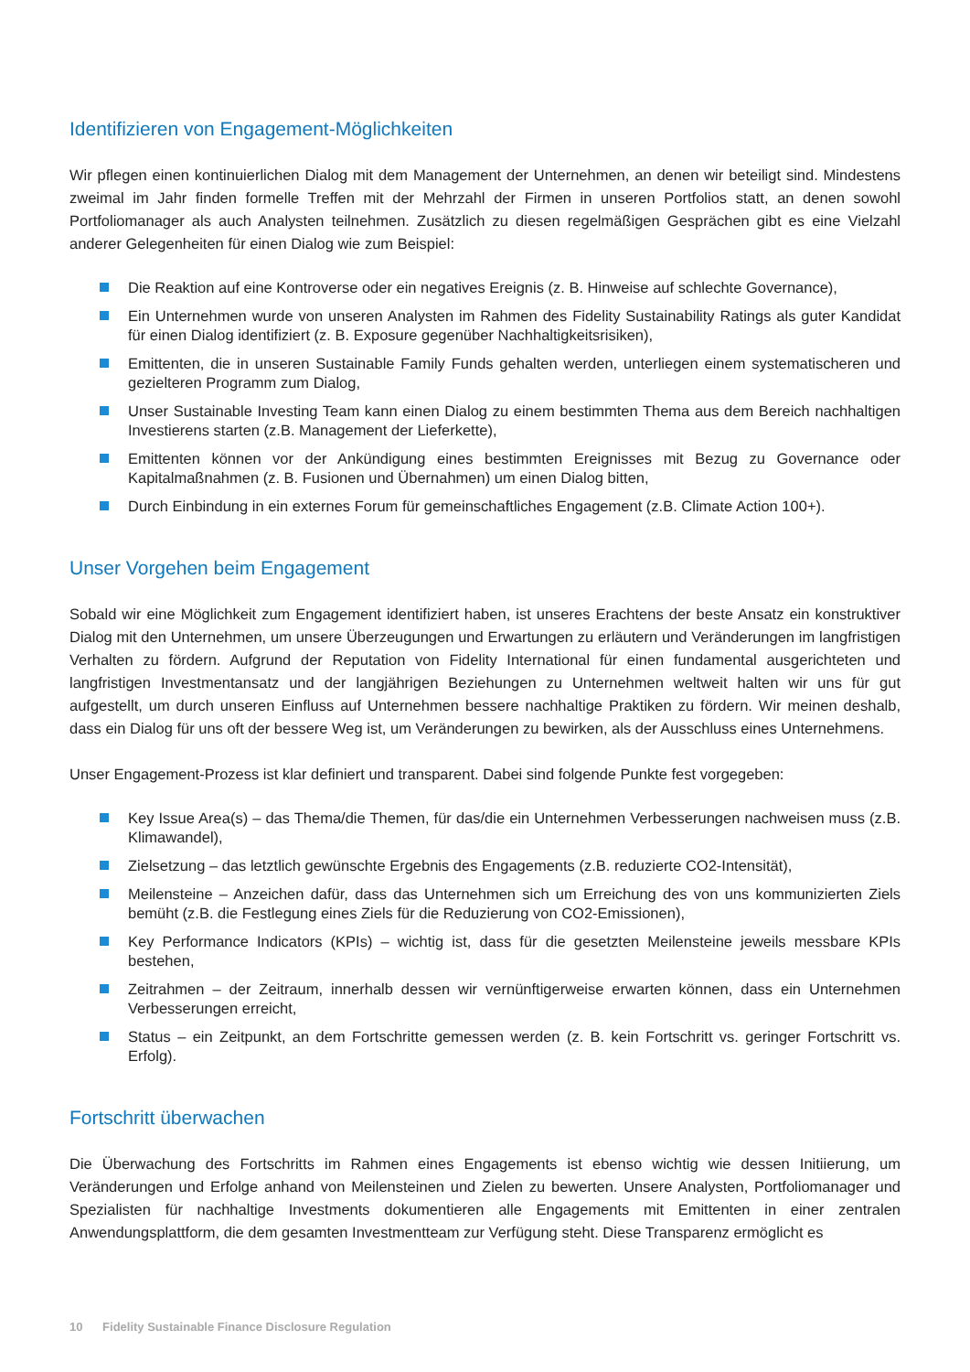Identifizieren von Engagement-Möglichkeiten
Wir pflegen einen kontinuierlichen Dialog mit dem Management der Unternehmen, an denen wir beteiligt sind. Mindestens zweimal im Jahr finden formelle Treffen mit der Mehrzahl der Firmen in unseren Portfolios statt, an denen sowohl Portfoliomanager als auch Analysten teilnehmen. Zusätzlich zu diesen regelmäßigen Gesprächen gibt es eine Vielzahl anderer Gelegenheiten für einen Dialog wie zum Beispiel:
Die Reaktion auf eine Kontroverse oder ein negatives Ereignis (z. B. Hinweise auf schlechte Governance),
Ein Unternehmen wurde von unseren Analysten im Rahmen des Fidelity Sustainability Ratings als guter Kandidat für einen Dialog identifiziert (z. B. Exposure gegenüber Nachhaltigkeitsrisiken),
Emittenten, die in unseren Sustainable Family Funds gehalten werden, unterliegen einem systematischeren und gezielteren Programm zum Dialog,
Unser Sustainable Investing Team kann einen Dialog zu einem bestimmten Thema aus dem Bereich nachhaltigen Investierens starten (z.B. Management der Lieferkette),
Emittenten können vor der Ankündigung eines bestimmten Ereignisses mit Bezug zu Governance oder Kapitalmaßnahmen (z. B. Fusionen und Übernahmen) um einen Dialog bitten,
Durch Einbindung in ein externes Forum für gemeinschaftliches Engagement (z.B. Climate Action 100+).
Unser Vorgehen beim Engagement
Sobald wir eine Möglichkeit zum Engagement identifiziert haben, ist unseres Erachtens der beste Ansatz ein konstruktiver Dialog mit den Unternehmen, um unsere Überzeugungen und Erwartungen zu erläutern und Veränderungen im langfristigen Verhalten zu fördern. Aufgrund der Reputation von Fidelity International für einen fundamental ausgerichteten und langfristigen Investmentansatz und der langjährigen Beziehungen zu Unternehmen weltweit halten wir uns für gut aufgestellt, um durch unseren Einfluss auf Unternehmen bessere nachhaltige Praktiken zu fördern. Wir meinen deshalb, dass ein Dialog für uns oft der bessere Weg ist, um Veränderungen zu bewirken, als der Ausschluss eines Unternehmens.
Unser Engagement-Prozess ist klar definiert und transparent. Dabei sind folgende Punkte fest vorgegeben:
Key Issue Area(s) – das Thema/die Themen, für das/die ein Unternehmen Verbesserungen nachweisen muss (z.B. Klimawandel),
Zielsetzung – das letztlich gewünschte Ergebnis des Engagements (z.B. reduzierte CO2-Intensität),
Meilensteine – Anzeichen dafür, dass das Unternehmen sich um Erreichung des von uns kommunizierten Ziels bemüht (z.B. die Festlegung eines Ziels für die Reduzierung von CO2-Emissionen),
Key Performance Indicators (KPIs) – wichtig ist, dass für die gesetzten Meilensteine jeweils messbare KPIs bestehen,
Zeitrahmen – der Zeitraum, innerhalb dessen wir vernünftigerweise erwarten können, dass ein Unternehmen Verbesserungen erreicht,
Status – ein Zeitpunkt, an dem Fortschritte gemessen werden (z. B. kein Fortschritt vs. geringer Fortschritt vs. Erfolg).
Fortschritt überwachen
Die Überwachung des Fortschritts im Rahmen eines Engagements ist ebenso wichtig wie dessen Initiierung, um Veränderungen und Erfolge anhand von Meilensteinen und Zielen zu bewerten. Unsere Analysten, Portfoliomanager und Spezialisten für nachhaltige Investments dokumentieren alle Engagements mit Emittenten in einer zentralen Anwendungsplattform, die dem gesamten Investmentteam zur Verfügung steht. Diese Transparenz ermöglicht es
10 Fidelity Sustainable Finance Disclosure Regulation